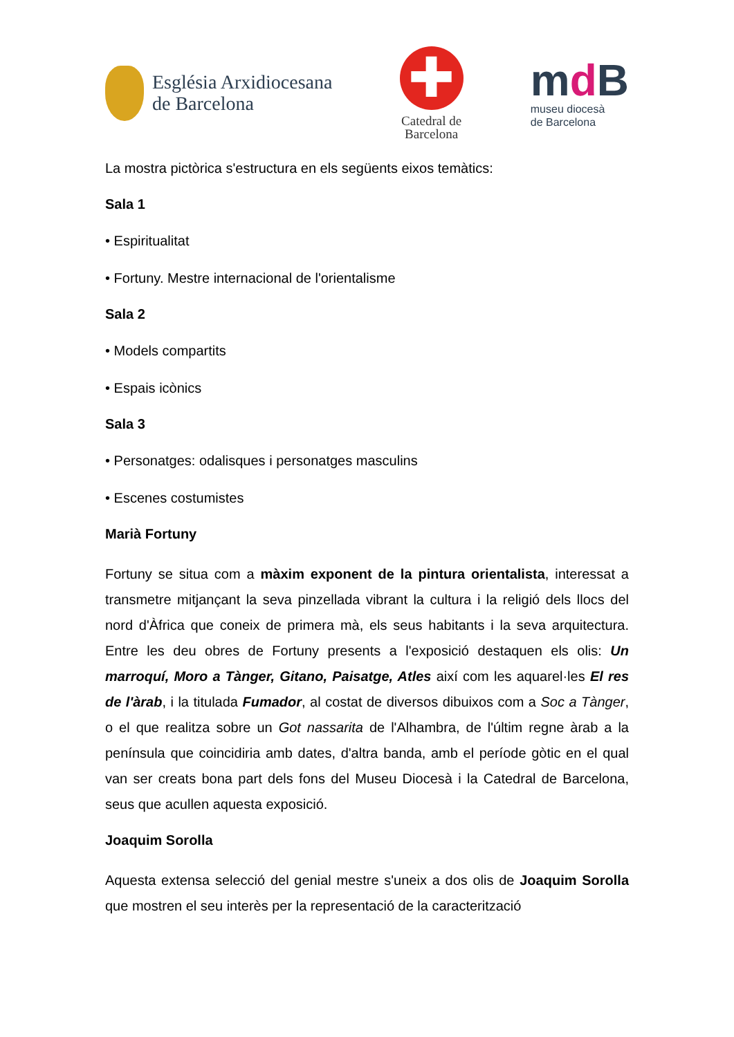Església Arxidiocesana
de Barcelona
✚
Catedral de
Barcelona
md B
museu diocesà
de Barcelona
La mostra pictòrica s'estructura en els següents eixos temàtics:
Sala 1
• Espiritualitat
• Fortuny. Mestre internacional de l'orientalisme
Sala 2
• Models compartits
• Espais icònics
Sala 3
• Personatges: odalisques i personatges masculins
• Escenes costumistes
Marià Fortuny
Fortuny se situa com a màxim exponent de la pintura orientalista, interessat a transmetre mitjançant la seva pinzellada vibrant la cultura i la religió dels llocs del nord d'Àfrica que coneix de primera mà, els seus habitants i la seva arquitectura. Entre les deu obres de Fortuny presents a l'exposició destaquen els olis: Un marroquí, Moro a Tànger, Gitano, Paisatge, Atles així com les aquarel·les El res de l'àrab, i la titulada Fumador, al costat de diversos dibuixos com a Soc a Tànger, o el que realitza sobre un Got nassarita de l'Alhambra, de l'últim regne àrab a la península que coincidiria amb dates, d'altra banda, amb el període gòtic en el qual van ser creats bona part dels fons del Museu Diocesà i la Catedral de Barcelona, seus que acullen aquesta exposició.
Joaquim Sorolla
Aquesta extensa selecció del genial mestre s'uneix a dos olis de Joaquim Sorolla que mostren el seu interès per la representació de la caracterització